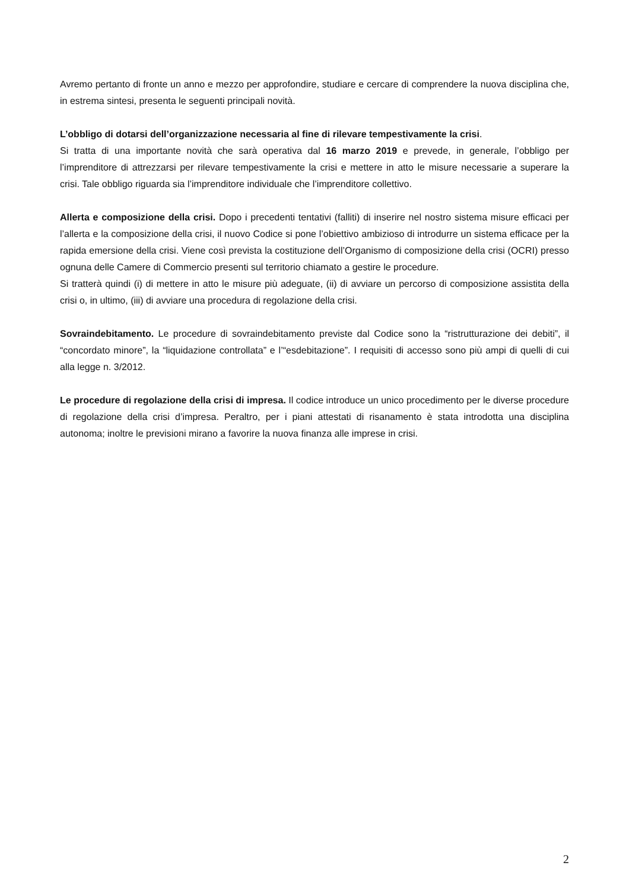Avremo pertanto di fronte un anno e mezzo per approfondire, studiare e cercare di comprendere la nuova disciplina che, in estrema sintesi, presenta le seguenti principali novità.
L’obbligo di dotarsi dell’organizzazione necessaria al fine di rilevare tempestivamente la crisi.
Si tratta di una importante novità che sarà operativa dal 16 marzo 2019 e prevede, in generale, l’obbligo per l’imprenditore di attrezzarsi per rilevare tempestivamente la crisi e mettere in atto le misure necessarie a superare la crisi. Tale obbligo riguarda sia l’imprenditore individuale che l’imprenditore collettivo.
Allerta e composizione della crisi. Dopo i precedenti tentativi (falliti) di inserire nel nostro sistema misure efficaci per l’allerta e la composizione della crisi, il nuovo Codice si pone l’obiettivo ambizioso di introdurre un sistema efficace per la rapida emersione della crisi. Viene così prevista la costituzione dell’Organismo di composizione della crisi (OCRI) presso ognuna delle Camere di Commercio presenti sul territorio chiamato a gestire le procedure.
Si tratterà quindi (i) di mettere in atto le misure più adeguate, (ii) di avviare un percorso di composizione assistita della crisi o, in ultimo, (iii) di avviare una procedura di regolazione della crisi.
Sovraindebitamento. Le procedure di sovraindebitamento previste dal Codice sono la “ristrutturazione dei debiti”, il “concordato minore”, la “liquidazione controllata” e l’“esdebitazione”. I requisiti di accesso sono più ampi di quelli di cui alla legge n. 3/2012.
Le procedure di regolazione della crisi di impresa. Il codice introduce un unico procedimento per le diverse procedure di regolazione della crisi d’impresa. Peraltro, per i piani attestati di risanamento è stata introdotta una disciplina autonoma; inoltre le previsioni mirano a favorire la nuova finanza alle imprese in crisi.
2